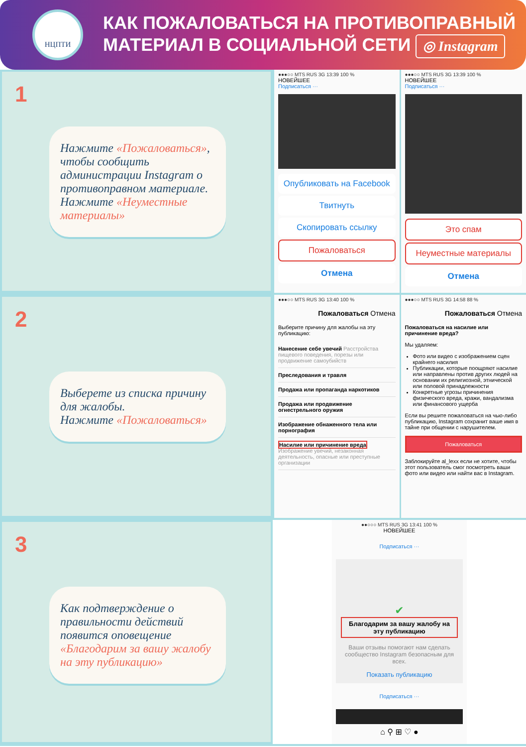НЦПТИ
КАК ПОЖАЛОВАТЬСЯ НА ПРОТИВОПРАВНЫЙ
МАТЕРИАЛ В СОЦИАЛЬНОЙ СЕТИ ◎ Instagram
1
Нажмите «Пожаловаться», чтобы сообщить администрации Instagram о противоправном материале.
Нажмите «Неуместные материалы»
●●●○○ MTS RUS 3G 13:39 100 %
НОВЕЙШЕЕ
Подписаться ···
Опубликовать на Facebook
Твитнуть
Скопировать ссылку
Пожаловаться
Отмена
●●●○○ MTS RUS 3G 13:39 100 %
НОВЕЙШЕЕ
Подписаться ···
Это спам
Неуместные материалы
Отмена
2
Выберете из списка причину для жалобы.
Нажмите «Пожаловаться»
●●●○○ MTS RUS 3G 13:40 100 %
Пожаловаться Отмена
Выберите причину для жалобы на эту публикацию:
Нанесение себе увечий Расстройства пищевого поведения, порезы или продвижение самоубийств
Преследования и травля
Продажа или пропаганда наркотиков
Продажа или продвижение огнестрельного оружия
Изображение обнаженного тела или порнография
Насилие или причинение вреда Изображение увечий, незаконная деятельность, опасные или преступные организации
●●●○○ MTS RUS 3G 14:58 88 %
Пожаловаться Отмена
Пожаловаться на насилие или причинение вреда?
Мы удаляем:
Фото или видео с изображением сцен крайнего насилия
Публикации, которые поощряют насилие или направлены против других людей на основании их религиозной, этнической или половой принадлежности
Конкретные угрозы причинения физического вреда, кражи, вандализма или финансового ущерба
Если вы решите пожаловаться на чью-либо публикацию, Instagram сохранит ваше имя в тайне при общении с нарушителем.
Пожаловаться
Заблокируйте al_lexx если не хотите, чтобы этот пользователь смог посмотреть ваши фото или видео или найти вас в Instagram.
3
Как подтверждение о правильности действий появится оповещение «Благодарим за вашу жалобу на эту публикацию»
●●○○○ MTS RUS 3G 13:41 100 %
НОВЕЙШЕЕ
Подписаться ···
✔
Благодарим за вашу жалобу на эту публикацию
Ваши отзывы помогают нам сделать сообщество Instagram безопасным для всех.
Показать публикацию
Подписаться ···
⌂ ⚲ ⊞ ♡ ●